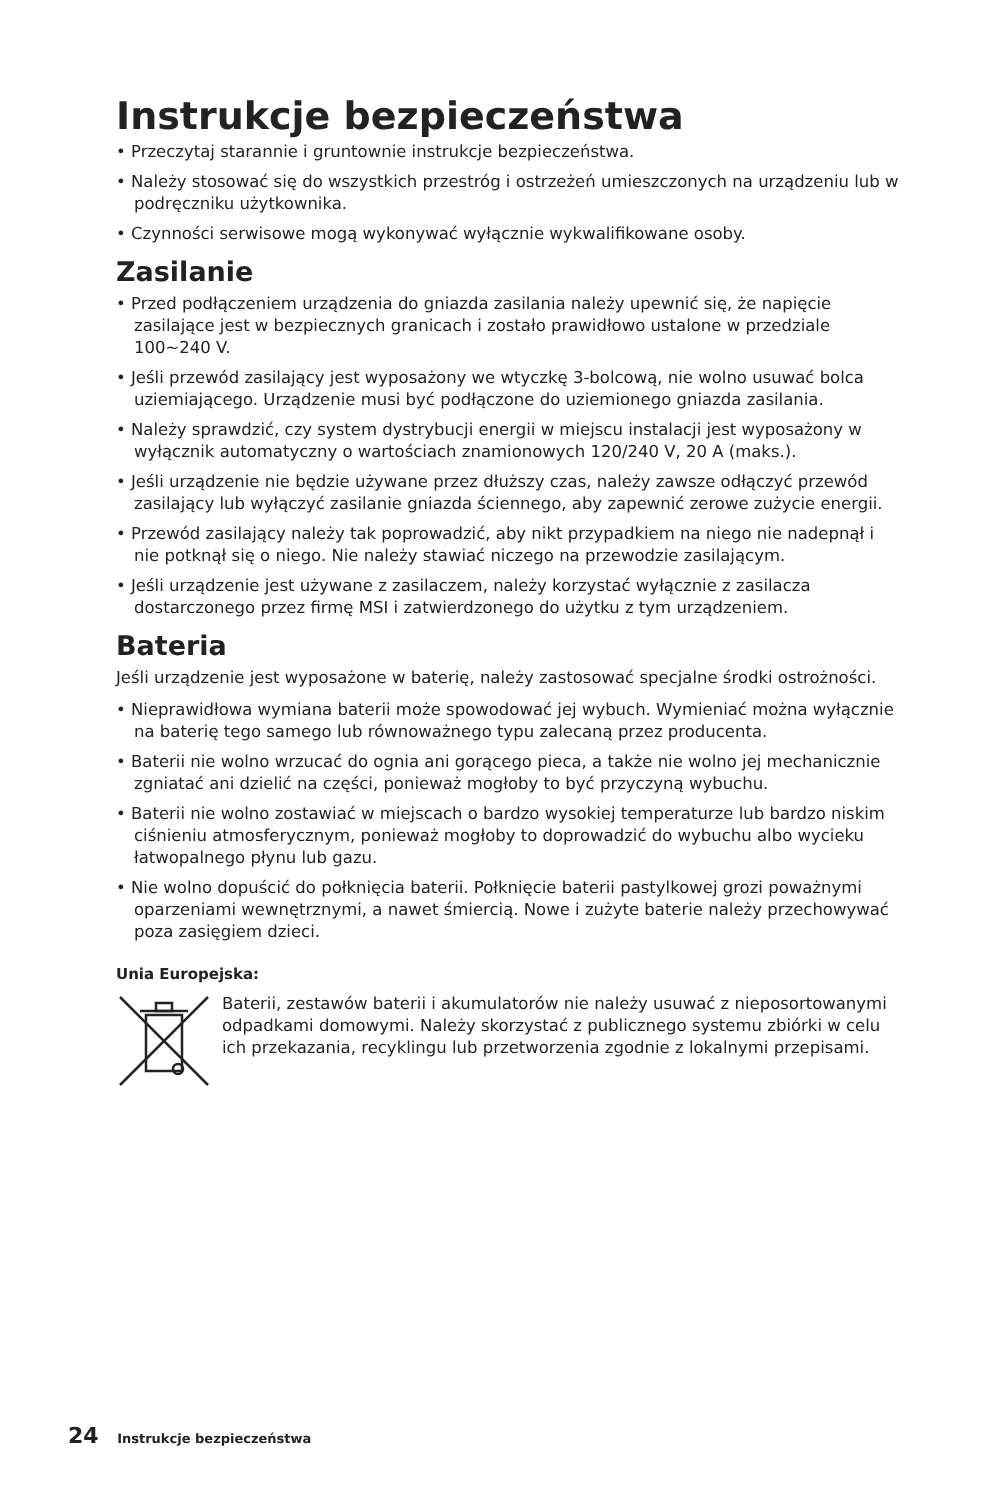Instrukcje bezpieczeństwa
• Przeczytaj starannie i gruntownie instrukcje bezpieczeństwa.
• Należy stosować się do wszystkich przestróg i ostrzeżeń umieszczonych na urządzeniu lub w podręczniku użytkownika.
• Czynności serwisowe mogą wykonywać wyłącznie wykwalifikowane osoby.
Zasilanie
• Przed podłączeniem urządzenia do gniazda zasilania należy upewnić się, że napięcie zasilające jest w bezpiecznych granicach i zostało prawidłowo ustalone w przedziale 100~240 V.
• Jeśli przewód zasilający jest wyposażony we wtyczkę 3-bolcową, nie wolno usuwać bolca uziemiającego. Urządzenie musi być podłączone do uziemionego gniazda zasilania.
• Należy sprawdzić, czy system dystrybucji energii w miejscu instalacji jest wyposażony w wyłącznik automatyczny o wartościach znamionowych 120/240 V, 20 A (maks.).
• Jeśli urządzenie nie będzie używane przez dłuższy czas, należy zawsze odłączyć przewód zasilający lub wyłączyć zasilanie gniazda ściennego, aby zapewnić zerowe zużycie energii.
• Przewód zasilający należy tak poprowadzić, aby nikt przypadkiem na niego nie nadepnął i nie potknął się o niego. Nie należy stawiać niczego na przewodzie zasilającym.
• Jeśli urządzenie jest używane z zasilaczem, należy korzystać wyłącznie z zasilacza dostarczonego przez firmę MSI i zatwierdzonego do użytku z tym urządzeniem.
Bateria
Jeśli urządzenie jest wyposażone w baterię, należy zastosować specjalne środki ostrożności.
• Nieprawidłowa wymiana baterii może spowodować jej wybuch. Wymieniać można wyłącznie na baterię tego samego lub równoważnego typu zalecaną przez producenta.
• Baterii nie wolno wrzucać do ognia ani gorącego pieca, a także nie wolno jej mechanicznie zgniatać ani dzielić na części, ponieważ mogłoby to być przyczyną wybuchu.
• Baterii nie wolno zostawiać w miejscach o bardzo wysokiej temperaturze lub bardzo niskim ciśnieniu atmosferycznym, ponieważ mogłoby to doprowadzić do wybuchu albo wycieku łatwopalnego płynu lub gazu.
• Nie wolno dopuścić do połknięcia baterii. Połknięcie baterii pastylkowej grozi poważnymi oparzeniami wewnętrznymi, a nawet śmiercią. Nowe i zużyte baterie należy przechowywać poza zasięgiem dzieci.
Unia Europejska:
Baterii, zestawów baterii i akumulatorów nie należy usuwać z nieposortowanymi odpadkami domowymi. Należy skorzystać z publicznego systemu zbiórki w celu ich przekazania, recyklingu lub przetworzenia zgodnie z lokalnymi przepisami.
24 Instrukcje bezpieczeństwa